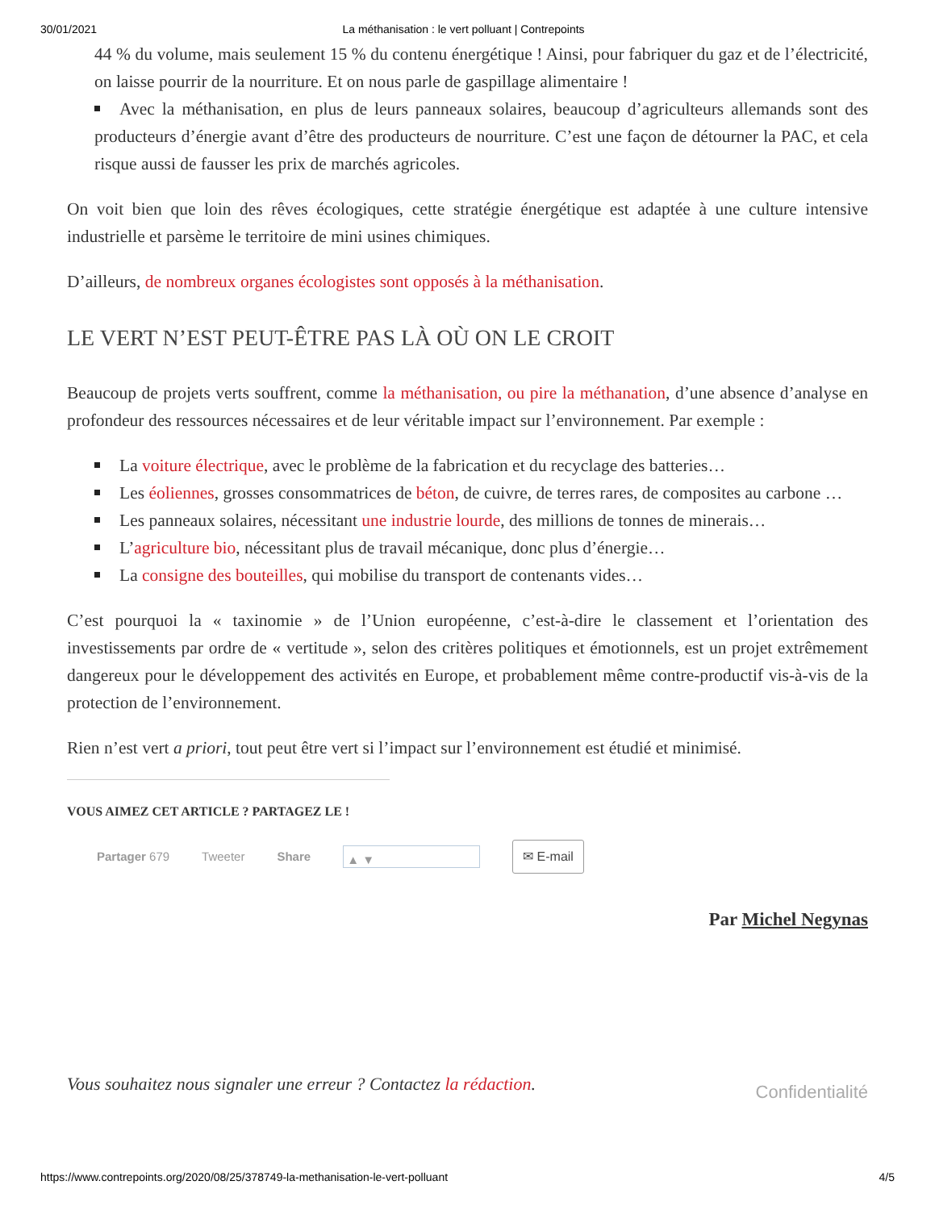30/01/2021 La méthanisation : le vert polluant | Contrepoints
44 % du volume, mais seulement 15 % du contenu énergétique ! Ainsi, pour fabriquer du gaz et de l’électricité, on laisse pourrir de la nourriture. Et on nous parle de gaspillage alimentaire !
Avec la méthanisation, en plus de leurs panneaux solaires, beaucoup d’agriculteurs allemands sont des producteurs d’énergie avant d’être des producteurs de nourriture. C’est une façon de détourner la PAC, et cela risque aussi de fausser les prix de marchés agricoles.
On voit bien que loin des rêves écologiques, cette stratégie énergétique est adaptée à une culture intensive industrielle et parsème le territoire de mini usines chimiques.
D’ailleurs, de nombreux organes écologistes sont opposés à la méthanisation.
LE VERT N’EST PEUT-ÊTRE PAS LÀ OÙ ON LE CROIT
Beaucoup de projets verts souffrent, comme la méthanisation, ou pire la méthanation, d’une absence d’analyse en profondeur des ressources nécessaires et de leur véritable impact sur l’environnement. Par exemple :
La voiture électrique, avec le problème de la fabrication et du recyclage des batteries…
Les éoliennes, grosses consommatrices de béton, de cuivre, de terres rares, de composites au carbone …
Les panneaux solaires, nécessitant une industrie lourde, des millions de tonnes de minerais…
L’agriculture bio, nécessitant plus de travail mécanique, donc plus d’énergie…
La consigne des bouteilles, qui mobilise du transport de contenants vides…
C’est pourquoi la « taxinomie » de l’Union européenne, c’est-à-dire le classement et l’orientation des investissements par ordre de « vertitude », selon des critères politiques et émotionnels, est un projet extrêmement dangereux pour le développement des activités en Europe, et probablement même contre-productif vis-à-vis de la protection de l’environnement.
Rien n’est vert a priori, tout peut être vert si l’impact sur l’environnement est étudié et minimisé.
VOUS AIMEZ CET ARTICLE ? PARTAGEZ LE !
Partager 679 Tweeter Share ▲ ▼ ✉ E-mail
Par Michel Negynas
Vous souhaitez nous signaler une erreur ? Contactez la rédaction. Confidentialité
https://www.contrepoints.org/2020/08/25/378749-la-methanisation-le-vert-polluant 4/5